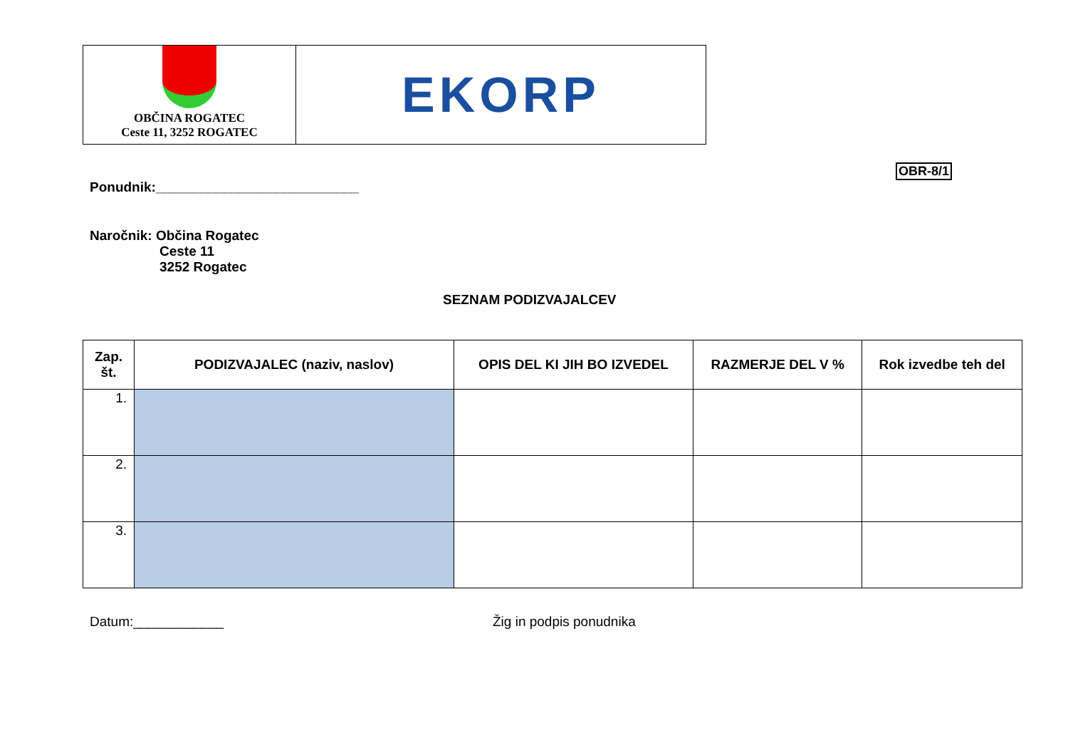OBČINA ROGATEC
Ceste 11, 3252 ROGATEC
EKORP
OBR-8/1
Ponudnik:___________________________
Naročnik: Občina Rogatec
Ceste 11
3252 Rogatec
SEZNAM PODIZVAJALCEV
| Zap. št. | PODIZVAJALEC (naziv, naslov) | OPIS DEL KI JIH BO IZVEDEL | RAZMERJE DEL V % | Rok izvedbe teh del |
| --- | --- | --- | --- | --- |
| 1. | | | | |
| 2. | | | | |
| 3. | | | | |
Datum:____________ Žig in podpis ponudnika